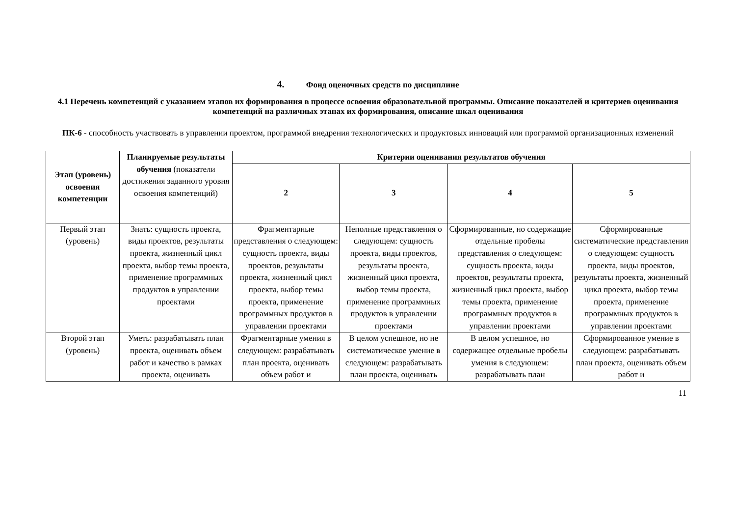4. Фонд оценочных средств по дисциплине
4.1 Перечень компетенций с указанием этапов их формирования в процессе освоения образовательной программы. Описание показателей и критериев оценивания компетенций на различных этапах их формирования, описание шкал оценивания
ПК-6 - способность участвовать в управлении проектом, программой внедрения технологических и продуктовых инноваций или программой организационных изменений
| Этап (уровень) освоения компетенции | Планируемые результаты обучения (показатели достижения заданного уровня освоения компетенций) | Критерии оценивания результатов обучения | | | |
| --- | --- | --- | --- | --- | --- |
| | | 2 | 3 | 4 | 5 |
| Первый этап (уровень) | Знать: сущность проекта, виды проектов, результаты проекта, жизненный цикл проекта, выбор темы проекта, применение программных продуктов в управлении проектами | Фрагментарные представления о следующем: сущность проекта, виды проектов, результаты проекта, жизненный цикл проекта, выбор темы проекта, применение программных продуктов в управлении проектами | Неполные представления о следующем: сущность проекта, виды проектов, результаты проекта, жизненный цикл проекта, выбор темы проекта, применение программных продуктов в управлении проектами | Сформированные, но содержащие отдельные пробелы представления о следующем: сущность проекта, виды проектов, результаты проекта, жизненный цикл проекта, выбор темы проекта, применение программных продуктов в управлении проектами | Сформированные систематические представления о следующем: сущность проекта, виды проектов, результаты проекта, жизненный цикл проекта, выбор темы проекта, применение программных продуктов в управлении проектами |
| Второй этап (уровень) | Уметь: разрабатывать план проекта, оценивать объем работ и качество в рамках проекта, оценивать | Фрагментарные умения в следующем: разрабатывать план проекта, оценивать объем работ и | В целом успешное, но не систематическое умение в следующем: разрабатывать план проекта, оценивать | В целом успешное, но содержащее отдельные пробелы умения в следующем: разрабатывать план | Сформированное умение в следующем: разрабатывать план проекта, оценивать объем работ и |
11